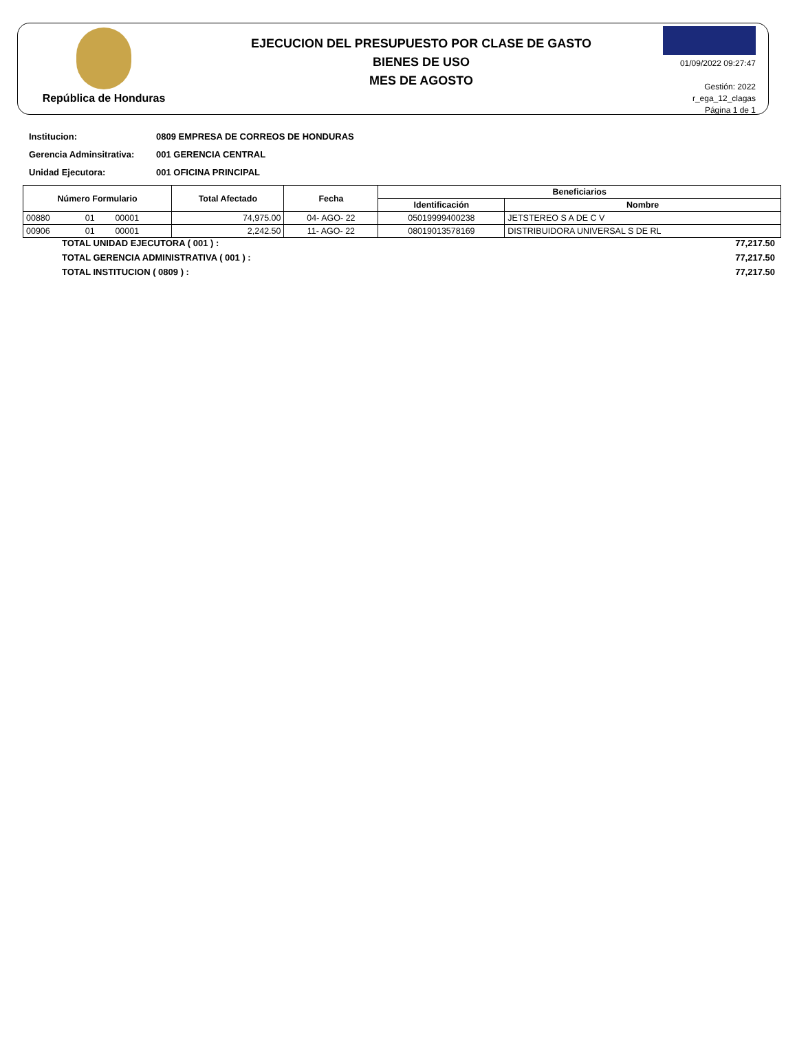República de Honduras
EJECUCION DEL PRESUPUESTO POR CLASE DE GASTO
BIENES DE USO
MES DE AGOSTO
01/09/2022 09:27:47
Gestión: 2022
r_ega_12_clagas
Página 1 de 1
Institucion: 0809 EMPRESA DE CORREOS DE HONDURAS
Gerencia Adminsitrativa: 001 GERENCIA CENTRAL
Unidad Ejecutora: 001 OFICINA PRINCIPAL
| Número Formulario | | | Total Afectado | Fecha | Beneficiarios | |
| --- | --- | --- | --- | --- | --- | --- |
| | | | | | Identificación | Nombre |
| 00880 | 01 | 00001 | 74,975.00 | 04- AGO- 22 | 05019999400238 | JETSTEREO S A DE C V |
| 00906 | 01 | 00001 | 2,242.50 | 11- AGO- 22 | 08019013578169 | DISTRIBUIDORA UNIVERSAL S DE RL |
TOTAL UNIDAD EJECUTORA ( 001 ) : 77,217.50
TOTAL GERENCIA ADMINISTRATIVA ( 001 ) : 77,217.50
TOTAL INSTITUCION ( 0809 ) : 77,217.50